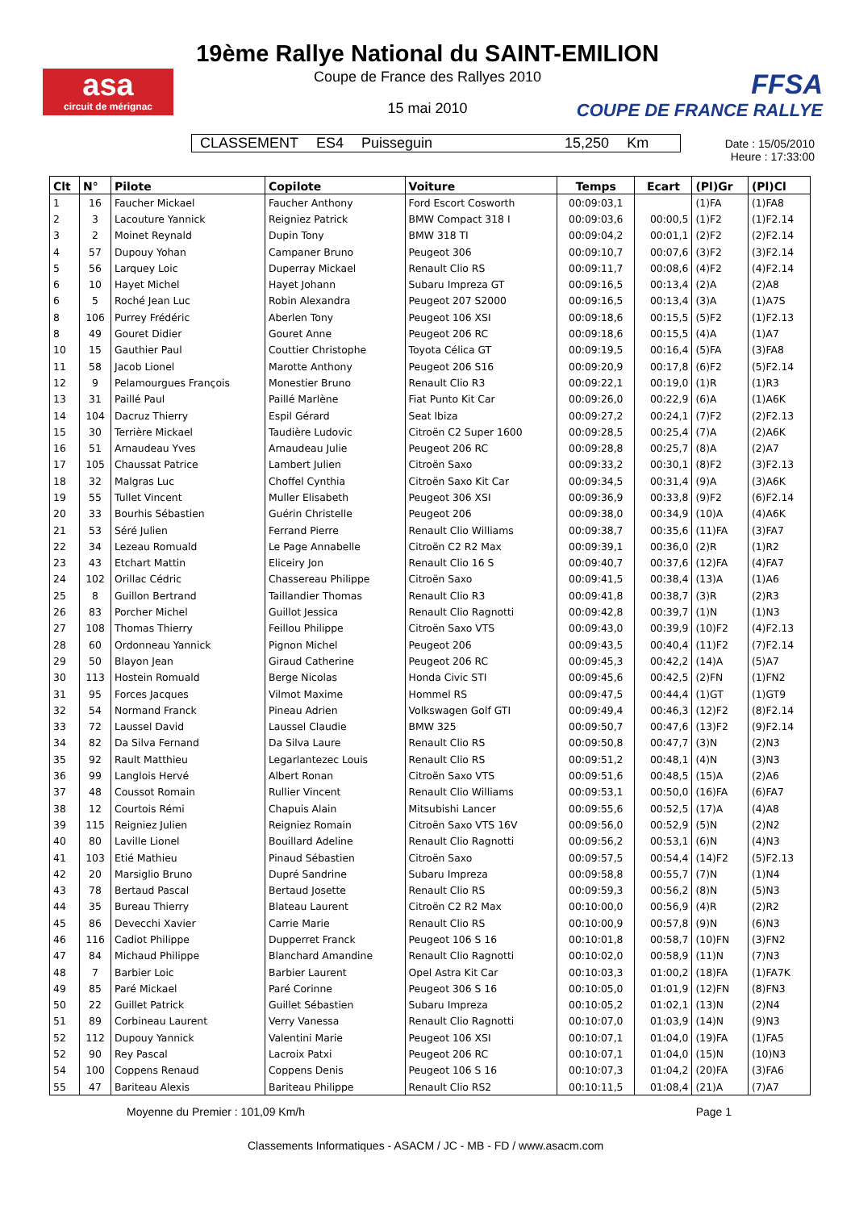asa
circuit de mérignac
19ème Rallye National du SAINT-EMILION
Coupe de France des Rallyes 2010
15 mai 2010
FFSA
COUPE DE FRANCE RALLYE
CLASSEMENT ES4 Puisseguin 15,250 Km
Date : 15/05/2010
Heure : 17:33:00
| Clt | N° | Pilote | Copilote | Voiture | Temps | Ecart | (Pl)Gr | (Pl)Cl |
| --- | --- | --- | --- | --- | --- | --- | --- | --- |
| 1 | 16 | Faucher Mickael | Faucher Anthony | Ford Escort Cosworth | 00:09:03,1 | | (1)FA | (1)FA8 |
| 2 | 3 | Lacouture Yannick | Reigniez Patrick | BMW Compact 318 I | 00:09:03,6 | 00:00,5 | (1)F2 | (1)F2.14 |
| 3 | 2 | Moinet Reynald | Dupin Tony | BMW 318 TI | 00:09:04,2 | 00:01,1 | (2)F2 | (2)F2.14 |
| 4 | 57 | Dupouy Yohan | Campaner Bruno | Peugeot 306 | 00:09:10,7 | 00:07,6 | (3)F2 | (3)F2.14 |
| 5 | 56 | Larquey Loic | Duperray Mickael | Renault Clio RS | 00:09:11,7 | 00:08,6 | (4)F2 | (4)F2.14 |
| 6 | 10 | Hayet Michel | Hayet Johann | Subaru Impreza GT | 00:09:16,5 | 00:13,4 | (2)A | (2)A8 |
| 6 | 5 | Roché Jean Luc | Robin Alexandra | Peugeot 207 S2000 | 00:09:16,5 | 00:13,4 | (3)A | (1)A7S |
| 8 | 106 | Purrey Frédéric | Aberlen Tony | Peugeot 106 XSI | 00:09:18,6 | 00:15,5 | (5)F2 | (1)F2.13 |
| 8 | 49 | Gouret Didier | Gouret Anne | Peugeot 206 RC | 00:09:18,6 | 00:15,5 | (4)A | (1)A7 |
| 10 | 15 | Gauthier Paul | Couttier Christophe | Toyota Célica GT | 00:09:19,5 | 00:16,4 | (5)FA | (3)FA8 |
| 11 | 58 | Jacob Lionel | Marotte Anthony | Peugeot 206 S16 | 00:09:20,9 | 00:17,8 | (6)F2 | (5)F2.14 |
| 12 | 9 | Pelamourgues François | Monestier Bruno | Renault Clio R3 | 00:09:22,1 | 00:19,0 | (1)R | (1)R3 |
| 13 | 31 | Paillé Paul | Paillé Marlène | Fiat Punto Kit Car | 00:09:26,0 | 00:22,9 | (6)A | (1)A6K |
| 14 | 104 | Dacruz Thierry | Espil Gérard | Seat Ibiza | 00:09:27,2 | 00:24,1 | (7)F2 | (2)F2.13 |
| 15 | 30 | Terrière Mickael | Taudière Ludovic | Citroën C2 Super 1600 | 00:09:28,5 | 00:25,4 | (7)A | (2)A6K |
| 16 | 51 | Arnaudeau Yves | Arnaudeau Julie | Peugeot 206 RC | 00:09:28,8 | 00:25,7 | (8)A | (2)A7 |
| 17 | 105 | Chaussat Patrice | Lambert Julien | Citroën Saxo | 00:09:33,2 | 00:30,1 | (8)F2 | (3)F2.13 |
| 18 | 32 | Malgras Luc | Choffel Cynthia | Citroën Saxo Kit Car | 00:09:34,5 | 00:31,4 | (9)A | (3)A6K |
| 19 | 55 | Tullet Vincent | Muller Elisabeth | Peugeot 306 XSI | 00:09:36,9 | 00:33,8 | (9)F2 | (6)F2.14 |
| 20 | 33 | Bourhis Sébastien | Guérin Christelle | Peugeot 206 | 00:09:38,0 | 00:34,9 | (10)A | (4)A6K |
| 21 | 53 | Séré Julien | Ferrand Pierre | Renault Clio Williams | 00:09:38,7 | 00:35,6 | (11)FA | (3)FA7 |
| 22 | 34 | Lezeau Romuald | Le Page Annabelle | Citroën C2 R2 Max | 00:09:39,1 | 00:36,0 | (2)R | (1)R2 |
| 23 | 43 | Etchart Mattin | Eliceiry Jon | Renault Clio 16 S | 00:09:40,7 | 00:37,6 | (12)FA | (4)FA7 |
| 24 | 102 | Orillac Cédric | Chassereau Philippe | Citroën Saxo | 00:09:41,5 | 00:38,4 | (13)A | (1)A6 |
| 25 | 8 | Guillon Bertrand | Taillandier Thomas | Renault Clio R3 | 00:09:41,8 | 00:38,7 | (3)R | (2)R3 |
| 26 | 83 | Porcher Michel | Guillot Jessica | Renault Clio Ragnotti | 00:09:42,8 | 00:39,7 | (1)N | (1)N3 |
| 27 | 108 | Thomas Thierry | Feillou Philippe | Citroën Saxo VTS | 00:09:43,0 | 00:39,9 | (10)F2 | (4)F2.13 |
| 28 | 60 | Ordonneau Yannick | Pignon Michel | Peugeot 206 | 00:09:43,5 | 00:40,4 | (11)F2 | (7)F2.14 |
| 29 | 50 | Blayon Jean | Giraud Catherine | Peugeot 206 RC | 00:09:45,3 | 00:42,2 | (14)A | (5)A7 |
| 30 | 113 | Hostein Romuald | Berge Nicolas | Honda Civic STI | 00:09:45,6 | 00:42,5 | (2)FN | (1)FN2 |
| 31 | 95 | Forces Jacques | Vilmot Maxime | Hommel RS | 00:09:47,5 | 00:44,4 | (1)GT | (1)GT9 |
| 32 | 54 | Normand Franck | Pineau Adrien | Volkswagen Golf GTI | 00:09:49,4 | 00:46,3 | (12)F2 | (8)F2.14 |
| 33 | 72 | Laussel David | Laussel Claudie | BMW 325 | 00:09:50,7 | 00:47,6 | (13)F2 | (9)F2.14 |
| 34 | 82 | Da Silva Fernand | Da Silva Laure | Renault Clio RS | 00:09:50,8 | 00:47,7 | (3)N | (2)N3 |
| 35 | 92 | Rault Matthieu | Legarlantezec Louis | Renault Clio RS | 00:09:51,2 | 00:48,1 | (4)N | (3)N3 |
| 36 | 99 | Langlois Hervé | Albert Ronan | Citroën Saxo VTS | 00:09:51,6 | 00:48,5 | (15)A | (2)A6 |
| 37 | 48 | Coussot Romain | Rullier Vincent | Renault Clio Williams | 00:09:53,1 | 00:50,0 | (16)FA | (6)FA7 |
| 38 | 12 | Courtois Rémi | Chapuis Alain | Mitsubishi Lancer | 00:09:55,6 | 00:52,5 | (17)A | (4)A8 |
| 39 | 115 | Reigniez Julien | Reigniez Romain | Citroën Saxo VTS 16V | 00:09:56,0 | 00:52,9 | (5)N | (2)N2 |
| 40 | 80 | Laville Lionel | Bouillard Adeline | Renault Clio Ragnotti | 00:09:56,2 | 00:53,1 | (6)N | (4)N3 |
| 41 | 103 | Etié Mathieu | Pinaud Sébastien | Citroën Saxo | 00:09:57,5 | 00:54,4 | (14)F2 | (5)F2.13 |
| 42 | 20 | Marsiglio Bruno | Dupré Sandrine | Subaru Impreza | 00:09:58,8 | 00:55,7 | (7)N | (1)N4 |
| 43 | 78 | Bertaud Pascal | Bertaud Josette | Renault Clio RS | 00:09:59,3 | 00:56,2 | (8)N | (5)N3 |
| 44 | 35 | Bureau Thierry | Blateau Laurent | Citroën C2 R2 Max | 00:10:00,0 | 00:56,9 | (4)R | (2)R2 |
| 45 | 86 | Devecchi Xavier | Carrie Marie | Renault Clio RS | 00:10:00,9 | 00:57,8 | (9)N | (6)N3 |
| 46 | 116 | Cadiot Philippe | Dupperret Franck | Peugeot 106 S 16 | 00:10:01,8 | 00:58,7 | (10)FN | (3)FN2 |
| 47 | 84 | Michaud Philippe | Blanchard Amandine | Renault Clio Ragnotti | 00:10:02,0 | 00:58,9 | (11)N | (7)N3 |
| 48 | 7 | Barbier Loic | Barbier Laurent | Opel Astra Kit Car | 00:10:03,3 | 01:00,2 | (18)FA | (1)FA7K |
| 49 | 85 | Paré Mickael | Paré Corinne | Peugeot 306 S 16 | 00:10:05,0 | 01:01,9 | (12)FN | (8)FN3 |
| 50 | 22 | Guillet Patrick | Guillet Sébastien | Subaru Impreza | 00:10:05,2 | 01:02,1 | (13)N | (2)N4 |
| 51 | 89 | Corbineau Laurent | Verry Vanessa | Renault Clio Ragnotti | 00:10:07,0 | 01:03,9 | (14)N | (9)N3 |
| 52 | 112 | Dupouy Yannick | Valentini Marie | Peugeot 106 XSI | 00:10:07,1 | 01:04,0 | (19)FA | (1)FA5 |
| 52 | 90 | Rey Pascal | Lacroix Patxi | Peugeot 206 RC | 00:10:07,1 | 01:04,0 | (15)N | (10)N3 |
| 54 | 100 | Coppens Renaud | Coppens Denis | Peugeot 106 S 16 | 00:10:07,3 | 01:04,2 | (20)FA | (3)FA6 |
| 55 | 47 | Bariteau Alexis | Bariteau Philippe | Renault Clio RS2 | 00:10:11,5 | 01:08,4 | (21)A | (7)A7 |
Moyenne du Premier : 101,09 Km/h
Page 1
Classements Informatiques - ASACM / JC - MB - FD / www.asacm.com